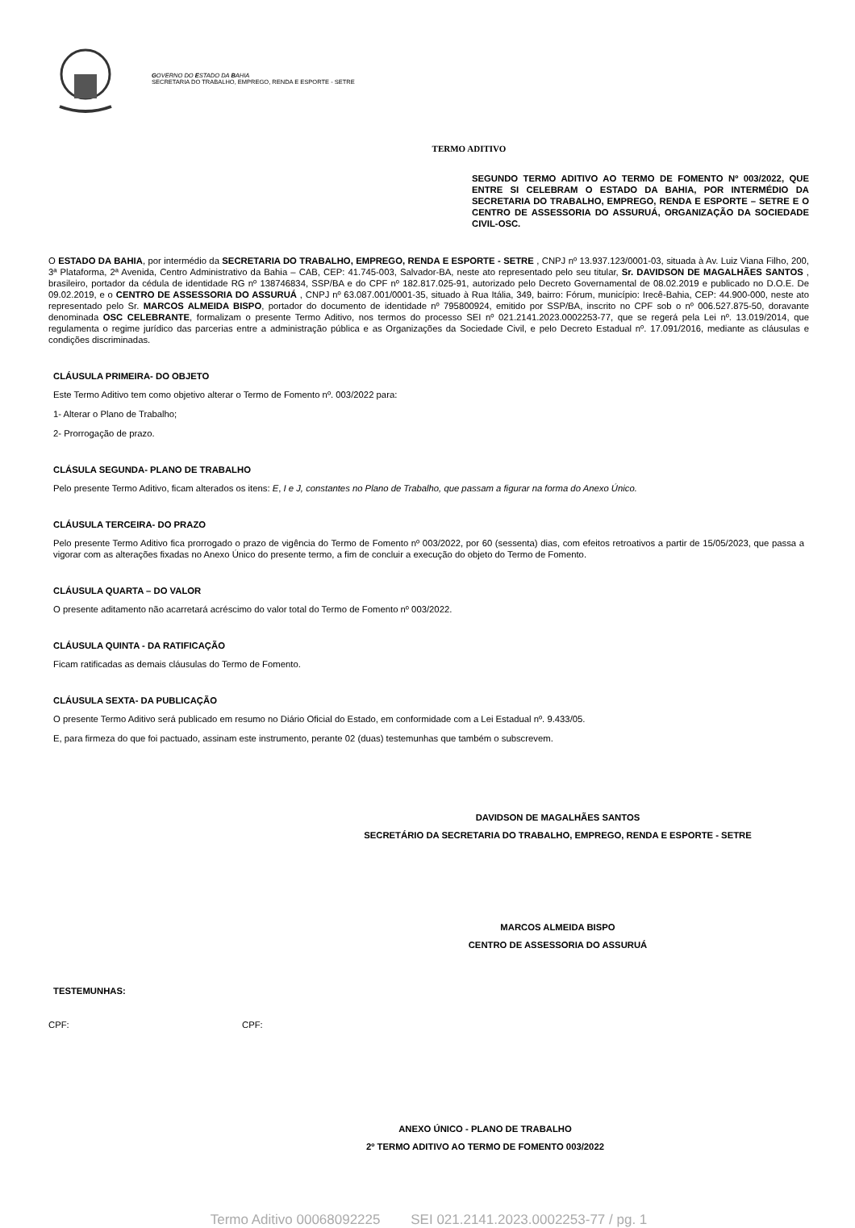GOVERNO DO ESTADO DA BAHIA
SECRETARIA DO TRABALHO, EMPREGO, RENDA E ESPORTE - SETRE
TERMO ADITIVO
SEGUNDO TERMO ADITIVO AO TERMO DE FOMENTO Nº 003/2022, QUE ENTRE SI CELEBRAM O ESTADO DA BAHIA, POR INTERMÉDIO DA SECRETARIA DO TRABALHO, EMPREGO, RENDA E ESPORTE – SETRE E O CENTRO DE ASSESSORIA DO ASSURUÁ, ORGANIZAÇÃO DA SOCIEDADE CIVIL-OSC.
O ESTADO DA BAHIA, por intermédio da SECRETARIA DO TRABALHO, EMPREGO, RENDA E ESPORTE - SETRE , CNPJ nº 13.937.123/0001-03, situada à Av. Luiz Viana Filho, 200, 3ª Plataforma, 2ª Avenida, Centro Administrativo da Bahia – CAB, CEP: 41.745-003, Salvador-BA, neste ato representado pelo seu titular, Sr. DAVIDSON DE MAGALHÃES SANTOS , brasileiro, portador da cédula de identidade RG nº 138746834, SSP/BA e do CPF nº 182.817.025-91, autorizado pelo Decreto Governamental de 08.02.2019 e publicado no D.O.E. De 09.02.2019, e o CENTRO DE ASSESSORIA DO ASSURUÁ , CNPJ nº 63.087.001/0001-35, situado à Rua Itália, 349, bairro: Fórum, município: Irecê-Bahia, CEP: 44.900-000, neste ato representado pelo Sr. MARCOS ALMEIDA BISPO, portador do documento de identidade nº 795800924, emitido por SSP/BA, inscrito no CPF sob o nº 006.527.875-50, doravante denominada OSC CELEBRANTE, formalizam o presente Termo Aditivo, nos termos do processo SEI nº 021.2141.2023.0002253-77, que se regerá pela Lei nº. 13.019/2014, que regulamenta o regime jurídico das parcerias entre a administração pública e as Organizações da Sociedade Civil, e pelo Decreto Estadual nº. 17.091/2016, mediante as cláusulas e condições discriminadas.
CLÁUSULA PRIMEIRA- DO OBJETO
Este Termo Aditivo tem como objetivo alterar o Termo de Fomento nº. 003/2022 para:
1- Alterar o Plano de Trabalho;
2- Prorrogação de prazo.
CLÁSULA SEGUNDA- PLANO DE TRABALHO
Pelo presente Termo Aditivo, ficam alterados os itens: E, I e J, constantes no Plano de Trabalho, que passam a figurar na forma do Anexo Único.
CLÁUSULA TERCEIRA- DO PRAZO
Pelo presente Termo Aditivo fica prorrogado o prazo de vigência do Termo de Fomento nº 003/2022, por 60 (sessenta) dias, com efeitos retroativos a partir de 15/05/2023, que passa a vigorar com as alterações fixadas no Anexo Único do presente termo, a fim de concluir a execução do objeto do Termo de Fomento.
CLÁUSULA QUARTA – DO VALOR
O presente aditamento não acarretará acréscimo do valor total do Termo de Fomento nº 003/2022.
CLÁUSULA QUINTA - DA RATIFICAÇÃO
Ficam ratificadas as demais cláusulas do Termo de Fomento.
CLÁUSULA SEXTA- DA PUBLICAÇÃO
O presente Termo Aditivo será publicado em resumo no Diário Oficial do Estado, em conformidade com a Lei Estadual nº. 9.433/05.
E, para firmeza do que foi pactuado, assinam este instrumento, perante 02 (duas) testemunhas que também o subscrevem.
DAVIDSON DE MAGALHÃES SANTOS
SECRETÁRIO DA SECRETARIA DO TRABALHO, EMPREGO, RENDA E ESPORTE - SETRE
MARCOS ALMEIDA BISPO
CENTRO DE ASSESSORIA DO ASSURUÁ
TESTEMUNHAS:
CPF: CPF:
ANEXO ÚNICO - PLANO DE TRABALHO
2º TERMO ADITIVO AO TERMO DE FOMENTO 003/2022
Termo Aditivo 00068092225 SEI 021.2141.2023.0002253-77 / pg. 1